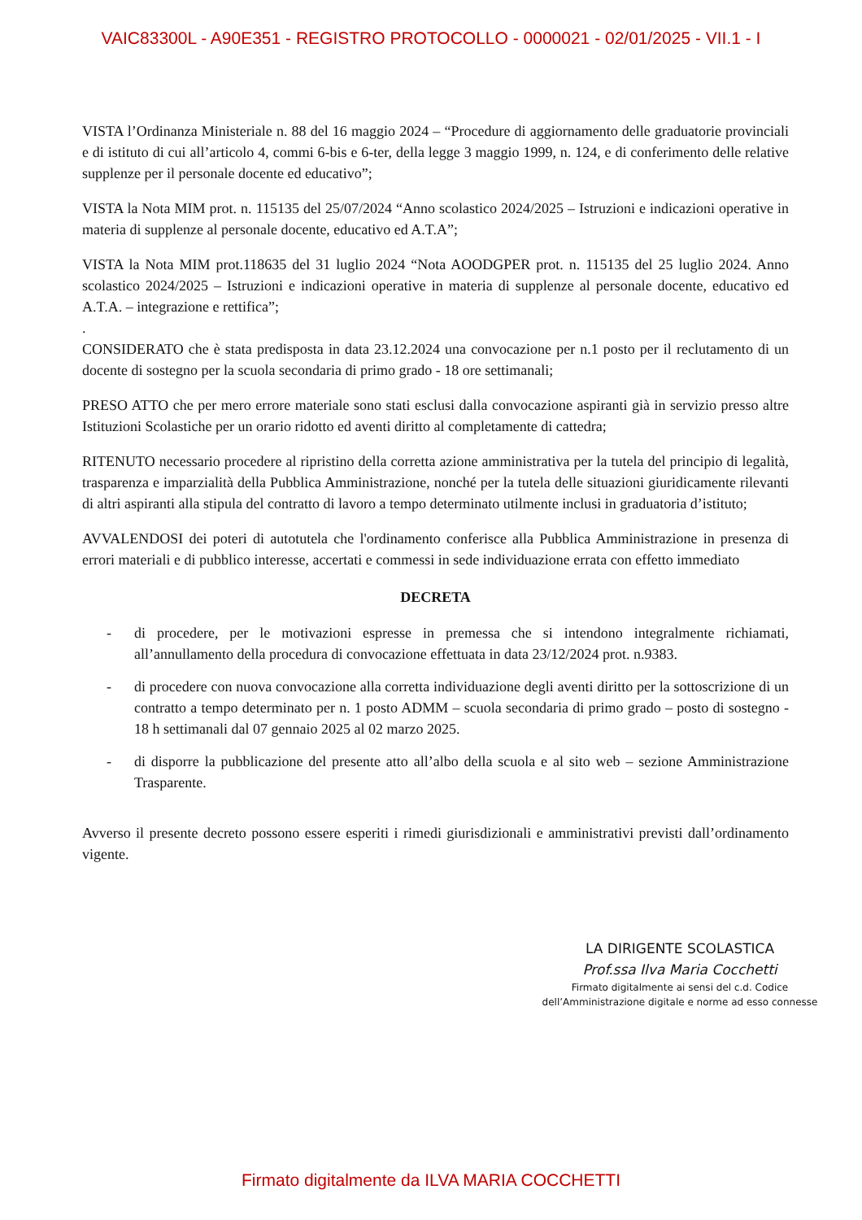VAIC83300L - A90E351 - REGISTRO PROTOCOLLO - 0000021 - 02/01/2025 - VII.1 - I
VISTA l’Ordinanza Ministeriale n. 88 del 16 maggio 2024 – “Procedure di aggiornamento delle graduatorie provinciali e di istituto di cui all’articolo 4, commi 6-bis e 6-ter, della legge 3 maggio 1999, n. 124, e di conferimento delle relative supplenze per il personale docente ed educativo”;
VISTA la Nota MIM prot. n. 115135 del 25/07/2024 “Anno scolastico 2024/2025 – Istruzioni e indicazioni operative in materia di supplenze al personale docente, educativo ed A.T.A”;
VISTA la Nota MIM prot.118635 del 31 luglio 2024 “Nota AOODGPER prot. n. 115135 del 25 luglio 2024. Anno scolastico 2024/2025 – Istruzioni e indicazioni operative in materia di supplenze al personale docente, educativo ed A.T.A. – integrazione e rettifica”;
.
CONSIDERATO che è stata predisposta in data 23.12.2024 una convocazione per n.1 posto per il reclutamento di un docente di sostegno per la scuola secondaria di primo grado - 18 ore settimanali;
PRESO ATTO che per mero errore materiale sono stati esclusi dalla convocazione aspiranti già in servizio presso altre Istituzioni Scolastiche per un orario ridotto ed aventi diritto al completamente di cattedra;
RITENUTO necessario procedere al ripristino della corretta azione amministrativa per la tutela del principio di legalità, trasparenza e imparzialità della Pubblica Amministrazione, nonché per la tutela delle situazioni giuridicamente rilevanti di altri aspiranti alla stipula del contratto di lavoro a tempo determinato utilmente inclusi in graduatoria d’istituto;
AVVALENDOSI dei poteri di autotutela che l'ordinamento conferisce alla Pubblica Amministrazione in presenza di errori materiali e di pubblico interesse, accertati e commessi in sede individuazione errata con effetto immediato
DECRETA
- di procedere, per le motivazioni espresse in premessa che si intendono integralmente richiamati, all’annullamento della procedura di convocazione effettuata in data 23/12/2024 prot. n.9383.
- di procedere con nuova convocazione alla corretta individuazione degli aventi diritto per la sottoscrizione di un contratto a tempo determinato per n. 1 posto ADMM – scuola secondaria di primo grado – posto di sostegno - 18 h settimanali dal 07 gennaio 2025 al 02 marzo 2025.
- di disporre la pubblicazione del presente atto all’albo della scuola e al sito web – sezione Amministrazione Trasparente.
Avverso il presente decreto possono essere esperiti i rimedi giurisdizionali e amministrativi previsti dall’ordinamento vigente.
LA DIRIGENTE SCOLASTICA
Prof.ssa Ilva Maria Cocchetti
Firmato digitalmente ai sensi del c.d. Codice
dell’Amministrazione digitale e norme ad esso connesse
Firmato digitalmente da ILVA MARIA COCCHETTI